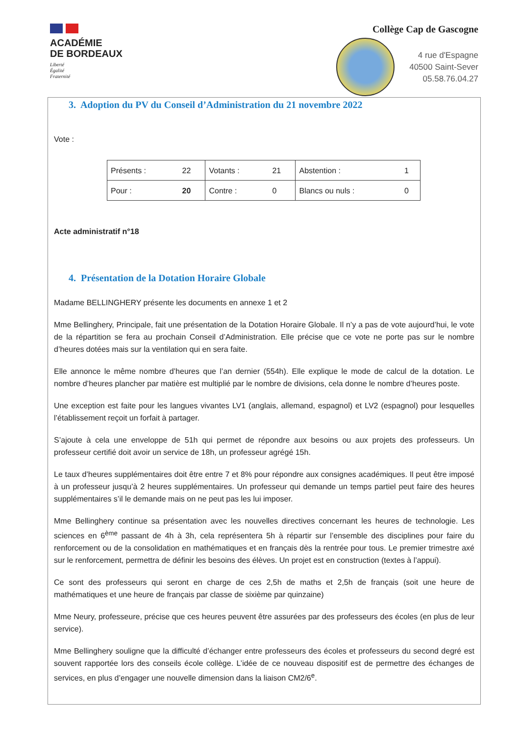ACADÉMIE
DE BORDEAUX
Liberté
Égalité
Fraternité
Collège Cap de Gascogne
4 rue d'Espagne
40500 Saint-Sever
05.58.76.04.27
3. Adoption du PV du Conseil d’Administration du 21 novembre 2022
Vote :
| Présents : | 22 | Votants : | 21 | Abstention : | 1 |
| Pour : | 20 | Contre : | 0 | Blancs ou nuls : | 0 |
Acte administratif n°18
4. Présentation de la Dotation Horaire Globale
Madame BELLINGHERY présente les documents en annexe 1 et 2
Mme Bellinghery, Principale, fait une présentation de la Dotation Horaire Globale. Il n’y a pas de vote aujourd’hui, le vote de la répartition se fera au prochain Conseil d’Administration. Elle précise que ce vote ne porte pas sur le nombre d’heures dotées mais sur la ventilation qui en sera faite.
Elle annonce le même nombre d’heures que l’an dernier (554h). Elle explique le mode de calcul de la dotation. Le nombre d’heures plancher par matière est multiplié par le nombre de divisions, cela donne le nombre d’heures poste.
Une exception est faite pour les langues vivantes LV1 (anglais, allemand, espagnol) et LV2 (espagnol) pour lesquelles l’établissement reçoit un forfait à partager.
S’ajoute à cela une enveloppe de 51h qui permet de répondre aux besoins ou aux projets des professeurs. Un professeur certifié doit avoir un service de 18h, un professeur agrégé 15h.
Le taux d’heures supplémentaires doit être entre 7 et 8% pour répondre aux consignes académiques. Il peut être imposé à un professeur jusqu’à 2 heures supplémentaires. Un professeur qui demande un temps partiel peut faire des heures supplémentaires s’il le demande mais on ne peut pas les lui imposer.
Mme Bellinghery continue sa présentation avec les nouvelles directives concernant les heures de technologie. Les sciences en 6<sup>ème</sup> passant de 4h à 3h, cela représentera 5h à répartir sur l’ensemble des disciplines pour faire du renforcement ou de la consolidation en mathématiques et en français dès la rentrée pour tous. Le premier trimestre axé sur le renforcement, permettra de définir les besoins des élèves. Un projet est en construction (textes à l’appui).
Ce sont des professeurs qui seront en charge de ces 2,5h de maths et 2,5h de français (soit une heure de mathématiques et une heure de français par classe de sixième par quinzaine)
Mme Neury, professeure, précise que ces heures peuvent être assurées par des professeurs des écoles (en plus de leur service).
Mme Bellinghery souligne que la difficulté d’échanger entre professeurs des écoles et professeurs du second degré est souvent rapportée lors des conseils école collège. L’idée de ce nouveau dispositif est de permettre des échanges de services, en plus d’engager une nouvelle dimension dans la liaison CM2/6<sup>e</sup>.